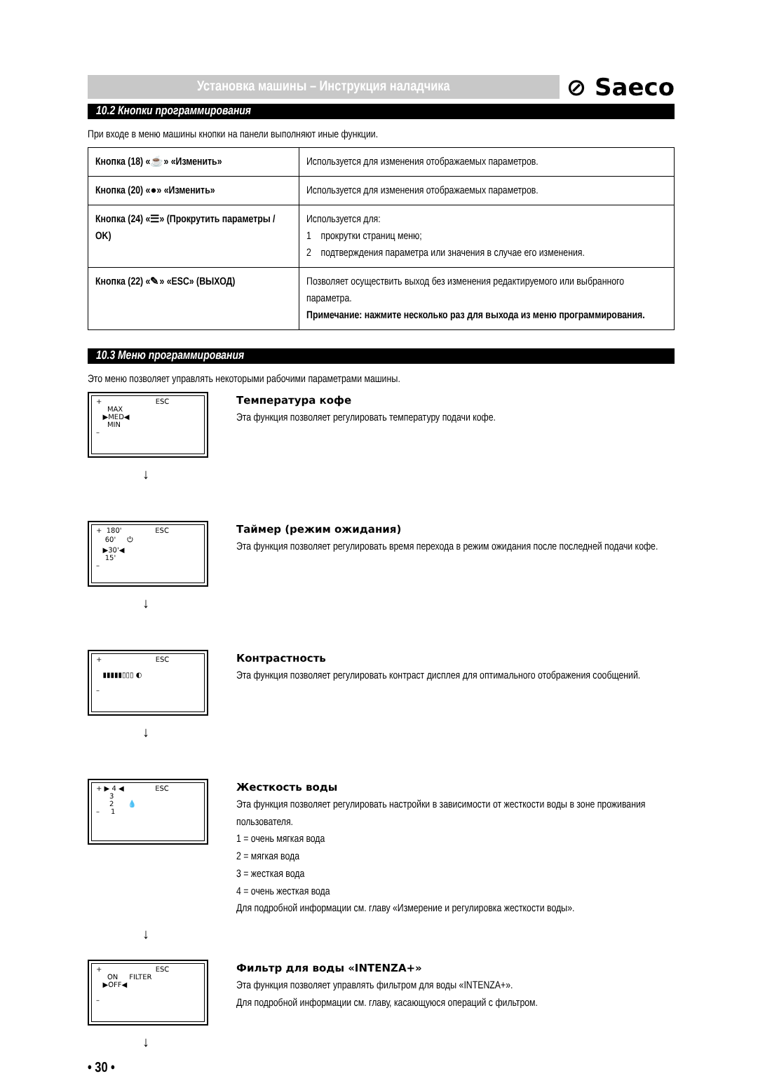Установка машины – Инструкция наладчика
⊘ Saeco
10.2 Кнопки программирования
При входе в меню машины кнопки на панели выполняют иные функции.
| Кнопка (18) «☕» «Изменить» | Используется для изменения отображаемых параметров. |
| Кнопка (20) «●» «Изменить» | Используется для изменения отображаемых параметров. |
| Кнопка (24) «☰» (Прокрутить параметры / OK) | Используется для: 1 прокрутки страниц меню; 2 подтверждения параметра или значения в случае его изменения. |
| Кнопка (22) «✎» «ESC» (ВЫХОД) | Позволяет осуществить выход без изменения редактируемого или выбранного параметра. Примечание: нажмите несколько раз для выхода из меню программирования. |
10.3 Меню программирования
Это меню позволяет управлять некоторыми рабочими параметрами машины.
+ ESC
MAX
▶MED◀
MIN
–
Температура кофе
Эта функция позволяет регулировать температуру подачи кофе.
↓
+ 180' ESC
60' ⏻
▶30'◀
15'
–
Таймер (режим ожидания)
Эта функция позволяет регулировать время перехода в режим ожидания после последней подачи кофе.
↓
+ ESC
▮▮▮▮▮▯▯▯ ◐
–
Контрастность
Эта функция позволяет регулировать контраст дисплея для оптимального отображения сообщений.
↓
+ ▶ 4 ◀ ESC
3
2 💧
– 1
Жесткость воды
Эта функция позволяет регулировать настройки в зависимости от жесткости воды в зоне проживания пользователя.
1 = очень мягкая вода
2 = мягкая вода
3 = жесткая вода
4 = очень жесткая вода
Для подробной информации см. главу «Измерение и регулировка жесткости воды».
↓
+ ESC
ON FILTER
▶OFF◀
–
Фильтр для воды «INTENZA+»
Эта функция позволяет управлять фильтром для воды «INTENZA+».
Для подробной информации см. главу, касающуюся операций с фильтром.
↓
• 30 •